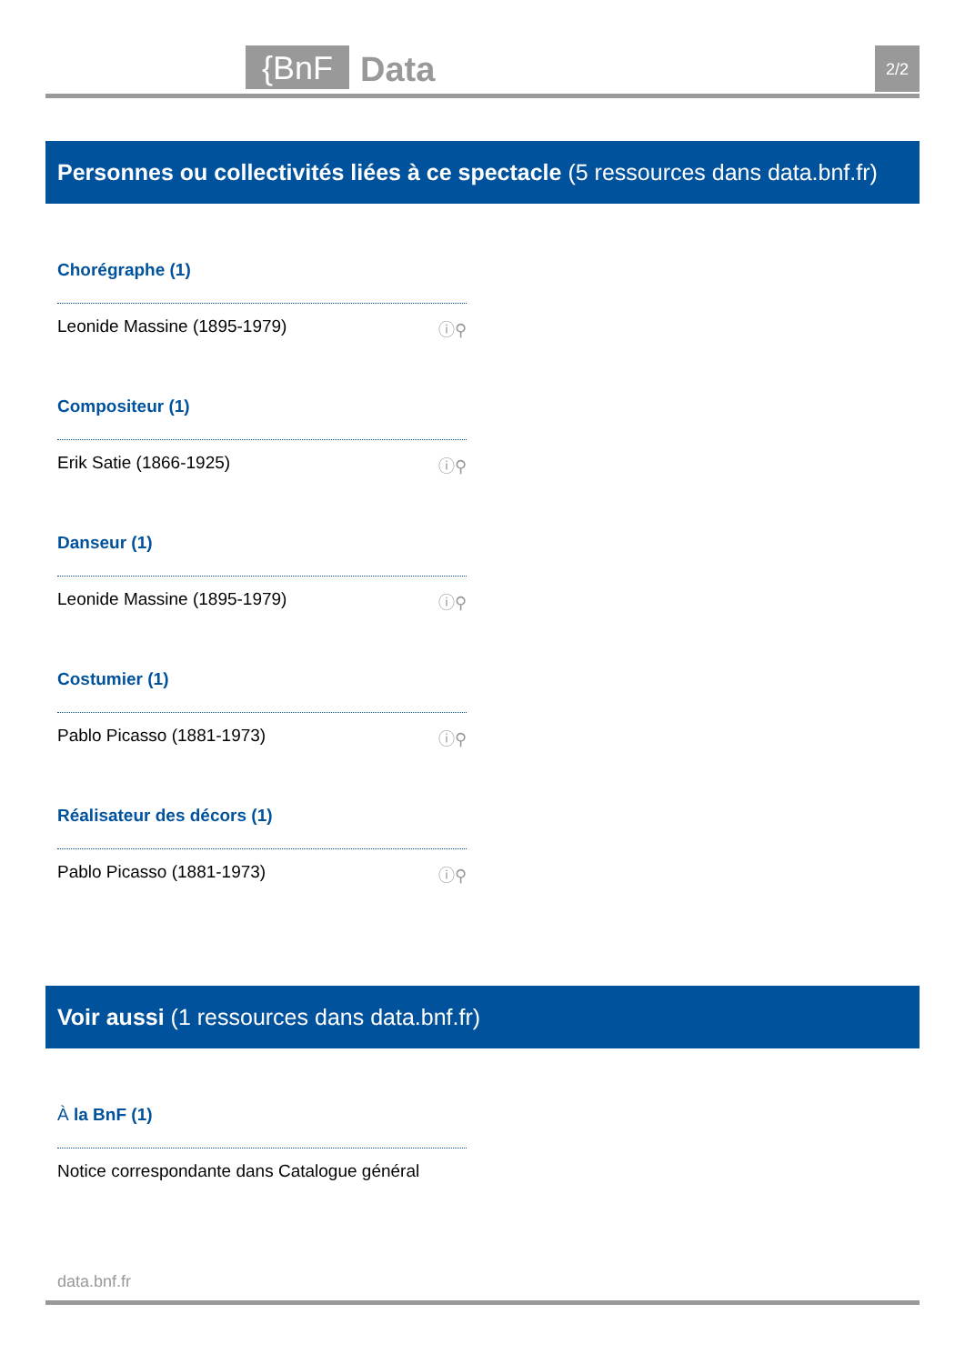{BnF Data 2/2
Personnes ou collectivités liées à ce spectacle (5 ressources dans data.bnf.fr)
Chorégraphe (1)
Leonide Massine (1895-1979) ⓘ⚲
Compositeur (1)
Erik Satie (1866-1925) ⓘ⚲
Danseur (1)
Leonide Massine (1895-1979) ⓘ⚲
Costumier (1)
Pablo Picasso (1881-1973) ⓘ⚲
Réalisateur des décors (1)
Pablo Picasso (1881-1973) ⓘ⚲
Voir aussi (1 ressources dans data.bnf.fr)
À la BnF (1)
Notice correspondante dans Catalogue général
data.bnf.fr